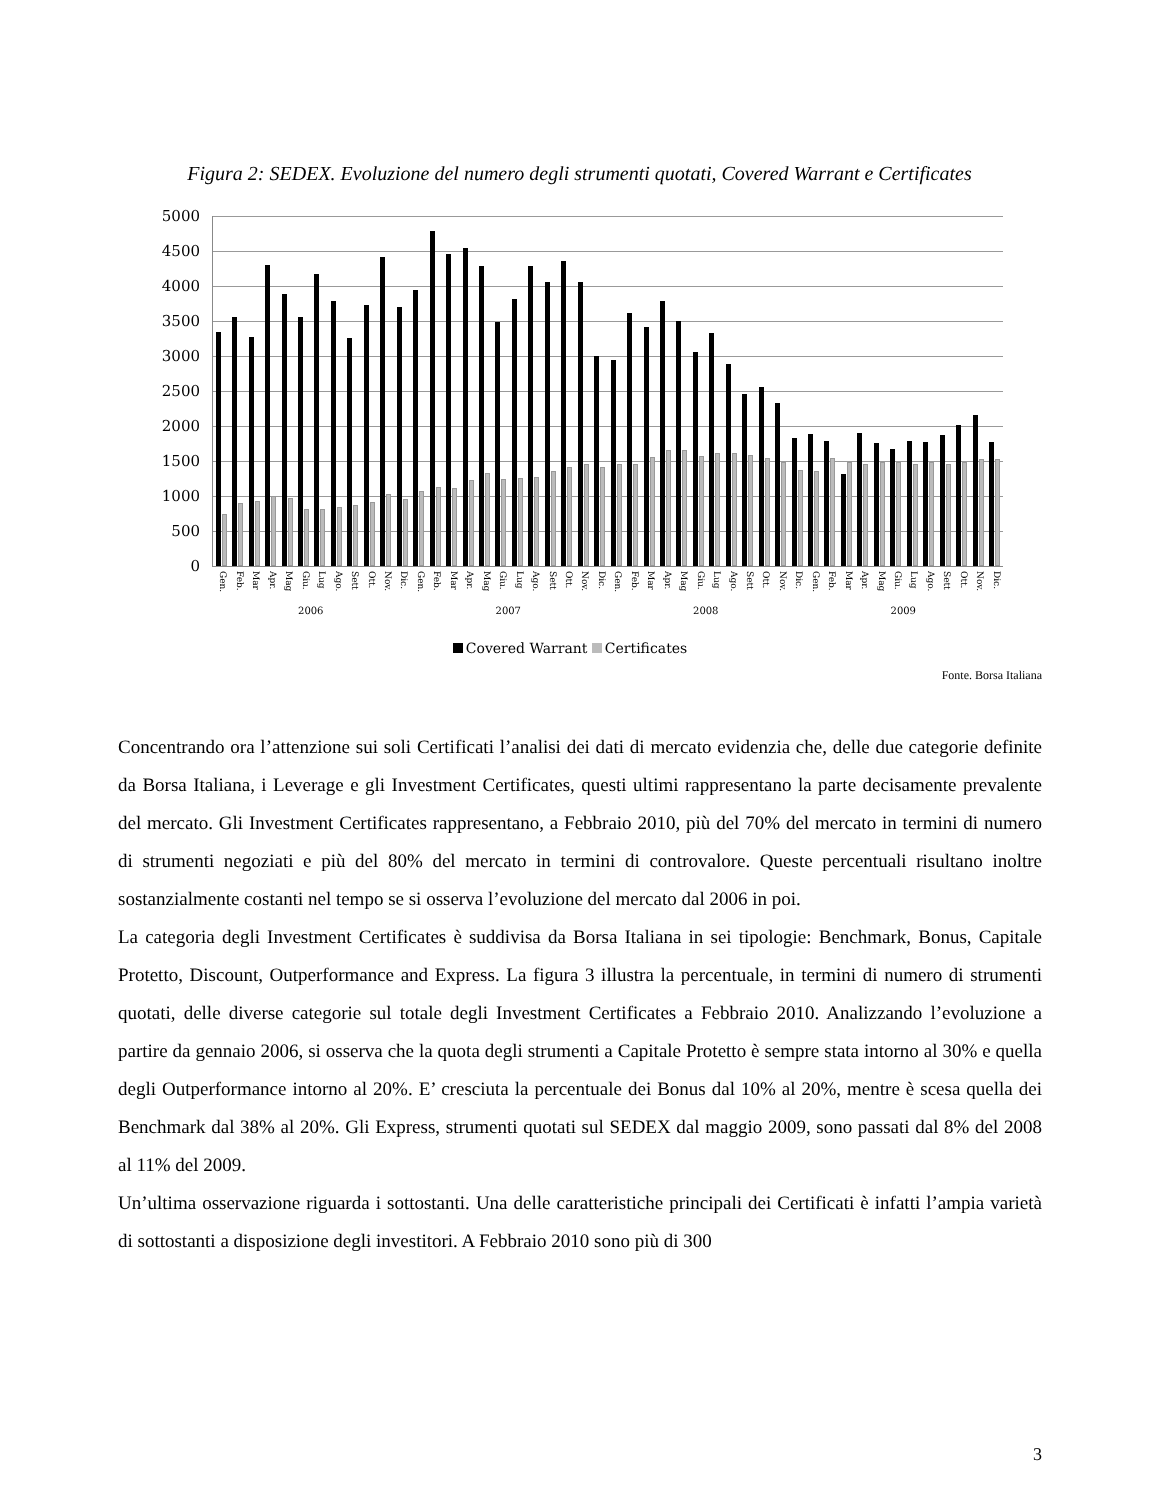Figura 2: SEDEX. Evoluzione del numero degli strumenti quotati, Covered Warrant e Certificates
5000
4500
4000
3500
3000
2500
2000
1500
1000
500
0
Gen. Feb. Mar Apr. Mag Giu. Lug Ago. Sett Ott. Nov. Dic. Gen. Feb. Mar Apr. Mag Giu. Lug Ago. Sett Ott. Nov. Dic. Gen. Feb. Mar Apr. Mag Giu. Lug Ago. Sett Ott. Nov. Dic. Gen. Feb. Mar Apr. Mag Giu. Lug Ago. Sett Ott. Nov. Dic.
2006 2007 2008 2009
Covered Warrant Certificates
Fonte. Borsa Italiana
Concentrando ora l’attenzione sui soli Certificati l’analisi dei dati di mercato evidenzia che, delle due categorie definite da Borsa Italiana, i Leverage e gli Investment Certificates, questi ultimi rappresentano la parte decisamente prevalente del mercato. Gli Investment Certificates rappresentano, a Febbraio 2010, più del 70% del mercato in termini di numero di strumenti negoziati e più del 80% del mercato in termini di controvalore. Queste percentuali risultano inoltre sostanzialmente costanti nel tempo se si osserva l’evoluzione del mercato dal 2006 in poi.
La categoria degli Investment Certificates è suddivisa da Borsa Italiana in sei tipologie: Benchmark, Bonus, Capitale Protetto, Discount, Outperformance and Express. La figura 3 illustra la percentuale, in termini di numero di strumenti quotati, delle diverse categorie sul totale degli Investment Certificates a Febbraio 2010. Analizzando l’evoluzione a partire da gennaio 2006, si osserva che la quota degli strumenti a Capitale Protetto è sempre stata intorno al 30% e quella degli Outperformance intorno al 20%. E’ cresciuta la percentuale dei Bonus dal 10% al 20%, mentre è scesa quella dei Benchmark dal 38% al 20%. Gli Express, strumenti quotati sul SEDEX dal maggio 2009, sono passati dal 8% del 2008 al 11% del 2009.
Un’ultima osservazione riguarda i sottostanti. Una delle caratteristiche principali dei Certificati è infatti l’ampia varietà di sottostanti a disposizione degli investitori. A Febbraio 2010 sono più di 300
3